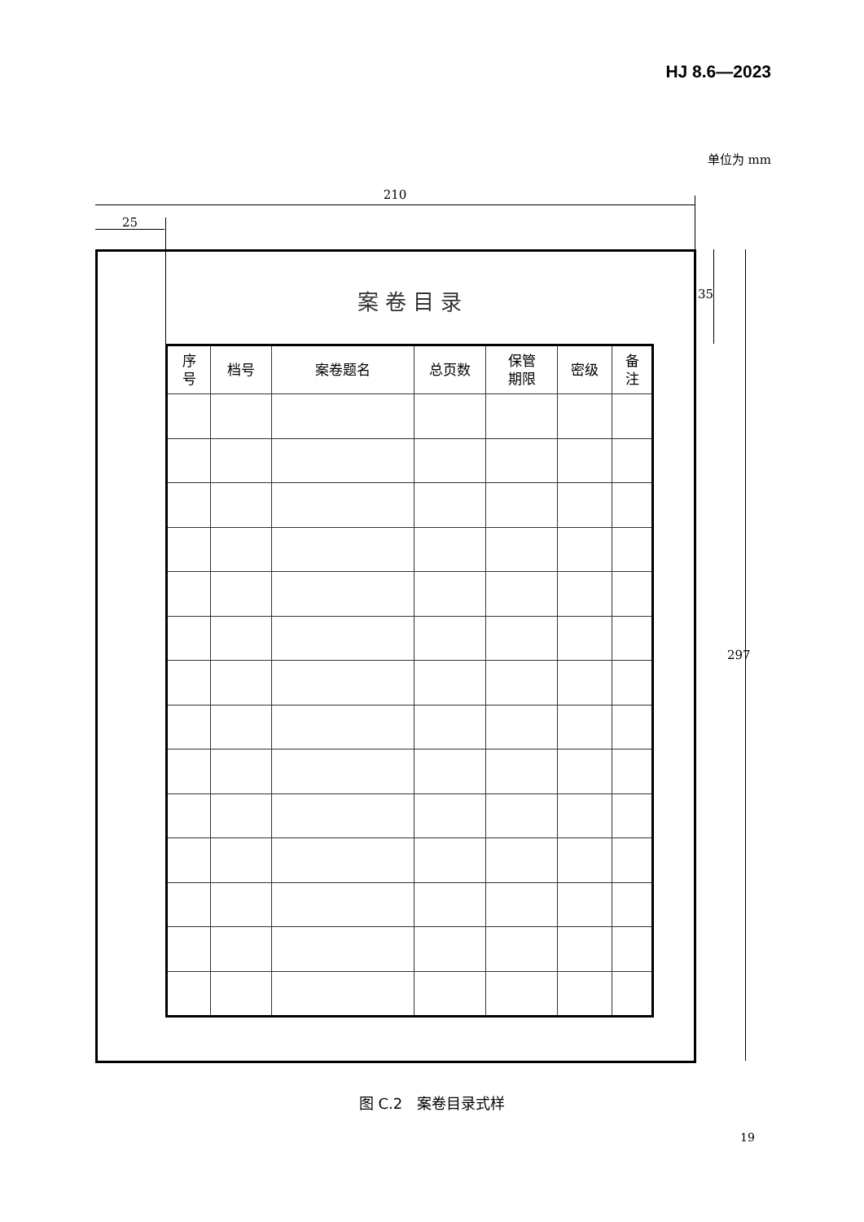HJ 8.6—2023
单位为 mm
210
25
案卷目录
| 序 号 | 档号 | 案卷题名 | 总页数 | 保管 期限 | 密级 | 备 注 |
| --- | --- | --- | --- | --- | --- | --- |
35
297
图 C.2　案卷目录式样
19